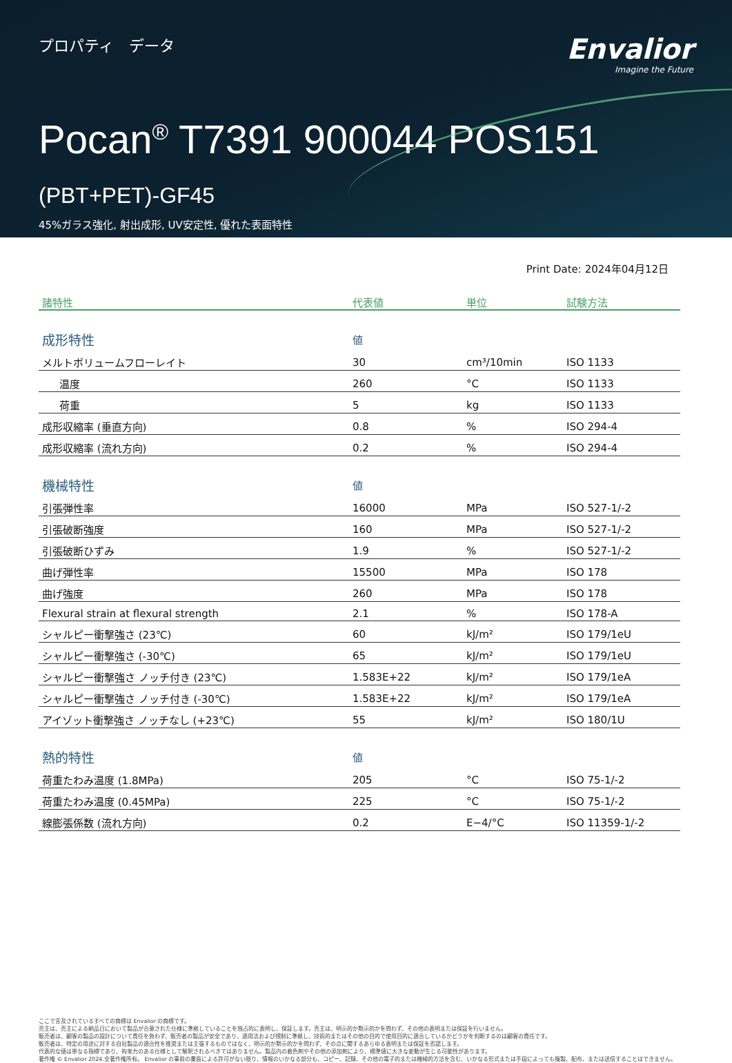プロパティ　データ
Envalior
Imagine the Future
Pocan<sup>®</sup> T7391 900044 POS151
(PBT+PET)-GF45
45%ガラス強化, 射出成形, UV安定性, 優れた表面特性
Print Date: 2024年04月12日
| 諸特性 | 代表値 | 単位 | 試験方法 |
| --- | --- | --- | --- |
| 成形特性 | 値 | | |
| メルトボリュームフローレイト | 30 | cm³/10min | ISO 1133 |
| 温度 | 260 | °C | ISO 1133 |
| 荷重 | 5 | kg | ISO 1133 |
| 成形収縮率 (垂直方向) | 0.8 | % | ISO 294-4 |
| 成形収縮率 (流れ方向) | 0.2 | % | ISO 294-4 |
| 機械特性 | 値 | | |
| 引張弾性率 | 16000 | MPa | ISO 527-1/-2 |
| 引張破断強度 | 160 | MPa | ISO 527-1/-2 |
| 引張破断ひずみ | 1.9 | % | ISO 527-1/-2 |
| 曲げ弾性率 | 15500 | MPa | ISO 178 |
| 曲げ強度 | 260 | MPa | ISO 178 |
| Flexural strain at flexural strength | 2.1 | % | ISO 178-A |
| シャルピー衝撃強さ (23℃) | 60 | kJ/m² | ISO 179/1eU |
| シャルピー衝撃強さ (-30℃) | 65 | kJ/m² | ISO 179/1eU |
| シャルピー衝撃強さ ノッチ付き (23℃) | 1.583E+22 | kJ/m² | ISO 179/1eA |
| シャルピー衝撃強さ ノッチ付き (-30℃) | 1.583E+22 | kJ/m² | ISO 179/1eA |
| アイゾット衝撃強さ ノッチなし (+23℃) | 55 | kJ/m² | ISO 180/1U |
| 熱的特性 | 値 | | |
| 荷重たわみ温度 (1.8MPa) | 205 | °C | ISO 75-1/-2 |
| 荷重たわみ温度 (0.45MPa) | 225 | °C | ISO 75-1/-2 |
| 線膨張係数 (流れ方向) | 0.2 | E−4/°C | ISO 11359-1/-2 |
ここで言及されているすべての商標は Envalior の商標です。
売主は、売主による納品日において製品が合意された仕様に準拠していることを独占的に表明し、保証します。売主は、明示的か黙示的かを問わず、その他の表明または保証を行いません。
販売者は、顧客の製品の設計について責任を負わず、販売者の製品が安全であり、適用法および規制に準拠し、技術的またはその他の目的で使用目的に適合しているかどうかを判断するのは顧客の責任です。
販売者は、特定の用途に対する自社製品の適合性を推奨または主張するものではなく、明示的か黙示的かを問わず、その点に関するあらゆる表明または保証を否認します。
代表的な値は単なる指標であり、拘束力のある仕様として解釈されるべきではありません。製品内の着色剤やその他の添加剤により、標準値に大きな変動が生じる可能性があります。
著作権 © Envalior 2024.全著作権所有。 Envalior の事前の書面による許可がない限り、情報のいかなる部分も、コピー、記録、その他の電子的または機械的方法を含む、いかなる形式または手段によっても複製、配布、または送信することはできません。